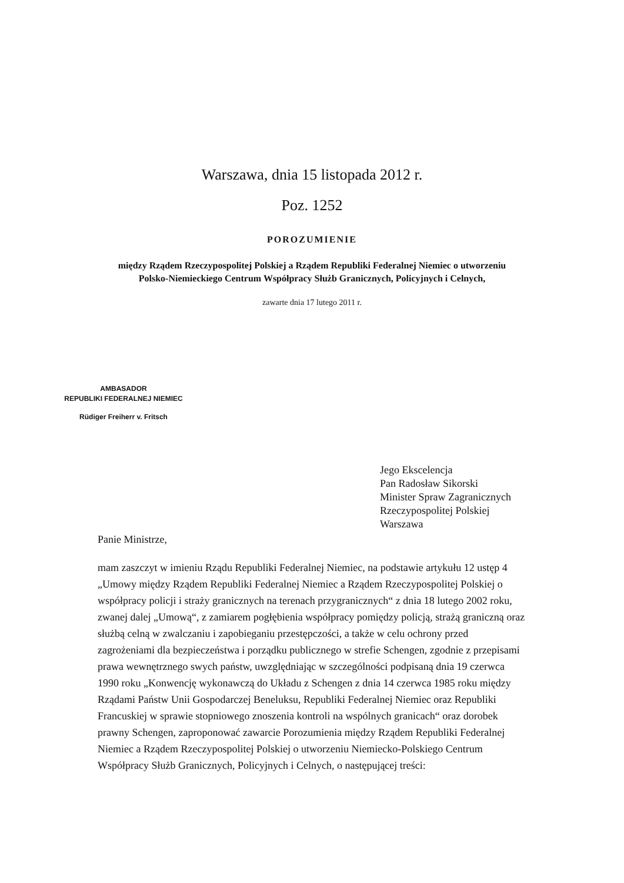Warszawa, dnia 15 listopada 2012 r.
Poz. 1252
POROZUMIENIE
między Rządem Rzeczypospolitej Polskiej a Rządem Republiki Federalnej Niemiec o utworzeniu
Polsko-Niemieckiego Centrum Współpracy Służb Granicznych, Policyjnych i Celnych,
zawarte dnia 17 lutego 2011 r.
AMBASADOR
REPUBLIKI FEDERALNEJ NIEMIEC
Rüdiger Freiherr v. Fritsch
Jego Ekscelencja
Pan Radosław Sikorski
Minister Spraw Zagranicznych
Rzeczypospolitej Polskiej
Warszawa
Panie Ministrze,
mam zaszczyt w imieniu Rządu Republiki Federalnej Niemiec, na podstawie artykułu 12 ustęp 4 „Umowy między Rządem Republiki Federalnej Niemiec a Rządem Rzeczypospolitej Polskiej o współpracy policji i straży granicznych na terenach przygranicznych“ z dnia 18 lutego 2002 roku, zwanej dalej „Umową“, z zamiarem pogłębienia współpracy pomiędzy policją, strażą graniczną oraz służbą celną w zwalczaniu i zapobieganiu przestępczości, a także w celu ochrony przed zagrożeniami dla bezpieczeństwa i porządku publicznego w strefie Schengen, zgodnie z przepisami prawa wewnętrznego swych państw, uwzględniając w szczególności podpisaną dnia 19 czerwca 1990 roku „Konwencję wykonawczą do Układu z Schengen z dnia 14 czerwca 1985 roku między Rządami Państw Unii Gospodarczej Beneluksu, Republiki Federalnej Niemiec oraz Republiki Francuskiej w sprawie stopniowego znoszenia kontroli na wspólnych granicach“ oraz dorobek prawny Schengen, zaproponować zawarcie Porozumienia między Rządem Republiki Federalnej Niemiec a Rządem Rzeczypospolitej Polskiej o utworzeniu Niemiecko-Polskiego Centrum Współpracy Służb Granicznych, Policyjnych i Celnych, o następującej treści: